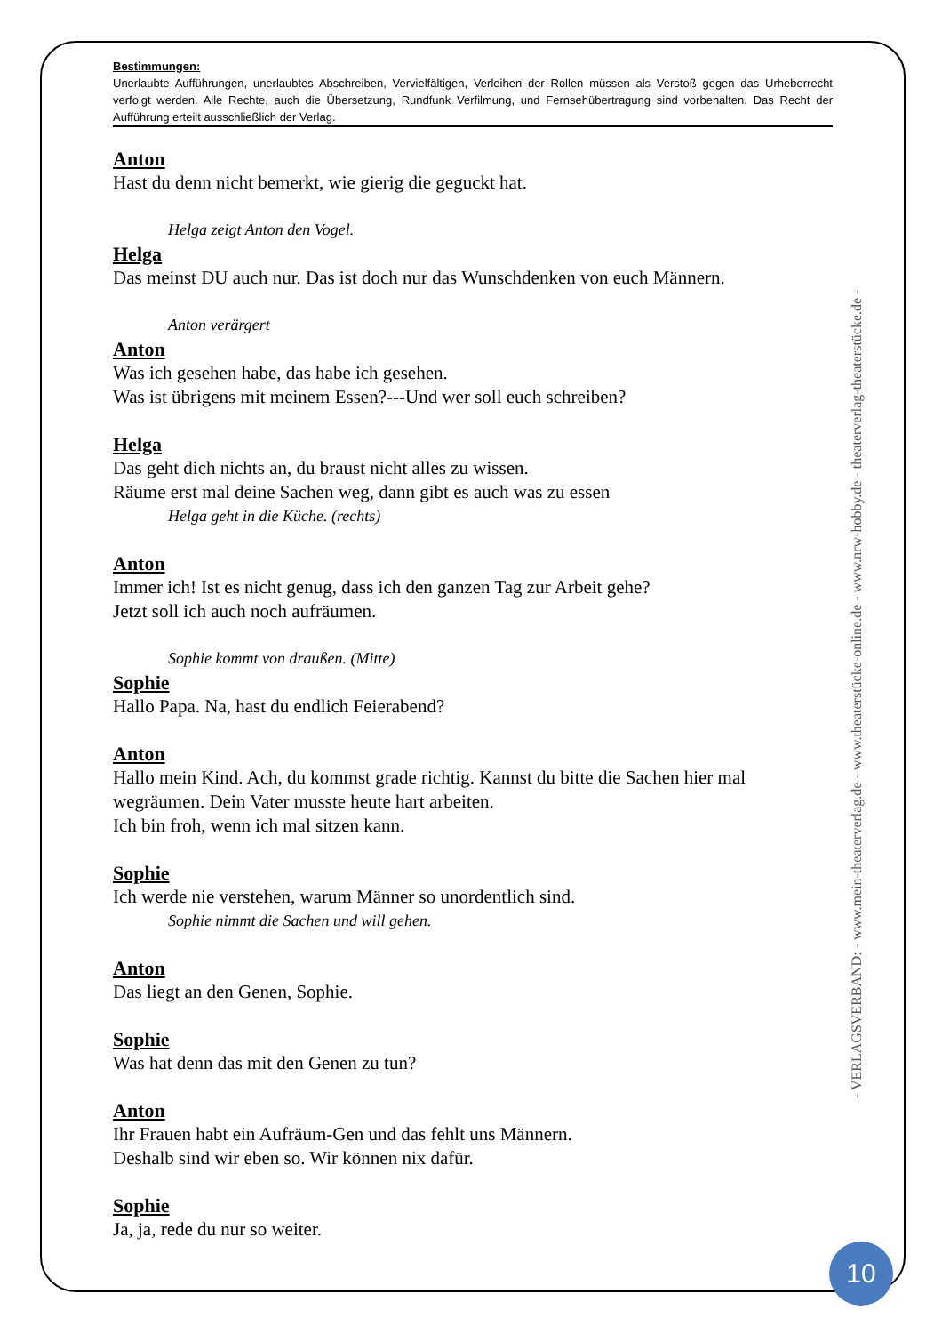Bestimmungen:
Unerlaubte Aufführungen, unerlaubtes Abschreiben, Vervielfältigen, Verleihen der Rollen müssen als Verstoß gegen das Urheberrecht verfolgt werden. Alle Rechte, auch die Übersetzung, Rundfunk Verfilmung, und Fernsehübertragung sind vorbehalten. Das Recht der Aufführung erteilt ausschließlich der Verlag.
Anton
Hast du denn nicht bemerkt, wie gierig die geguckt hat.
Helga zeigt Anton den Vogel.
Helga
Das meinst DU auch nur. Das ist doch nur das Wunschdenken von euch Männern.
Anton verärgert
Anton
Was ich gesehen habe, das habe ich gesehen.
Was ist übrigens mit meinem Essen?---Und wer soll euch schreiben?
Helga
Das geht dich nichts an, du braust nicht alles zu wissen.
Räume erst mal deine Sachen weg, dann gibt es auch was zu essen
Helga geht in die Küche. (rechts)
Anton
Immer ich! Ist es nicht genug, dass ich den ganzen Tag zur Arbeit gehe?
Jetzt soll ich auch noch aufräumen.
Sophie kommt von draußen. (Mitte)
Sophie
Hallo Papa. Na, hast du endlich Feierabend?
Anton
Hallo mein Kind. Ach, du kommst grade richtig. Kannst du bitte die Sachen hier mal wegräumen. Dein Vater musste heute hart arbeiten.
Ich bin froh, wenn ich mal sitzen kann.
Sophie
Ich werde nie verstehen, warum Männer so unordentlich sind.
Sophie nimmt die Sachen und will gehen.
Anton
Das liegt an den Genen, Sophie.
Sophie
Was hat denn das mit den Genen zu tun?
Anton
Ihr Frauen habt ein Aufräum-Gen und das fehlt uns Männern.
Deshalb sind wir eben so. Wir können nix dafür.
Sophie
Ja, ja, rede du nur so weiter.
- VERLAGSVERBAND: - www.mein-theaterverlag.de - www.theaterstücke-online.de - www.nrw-hobby.de - theaterverlag-theaterstücke.de -
10